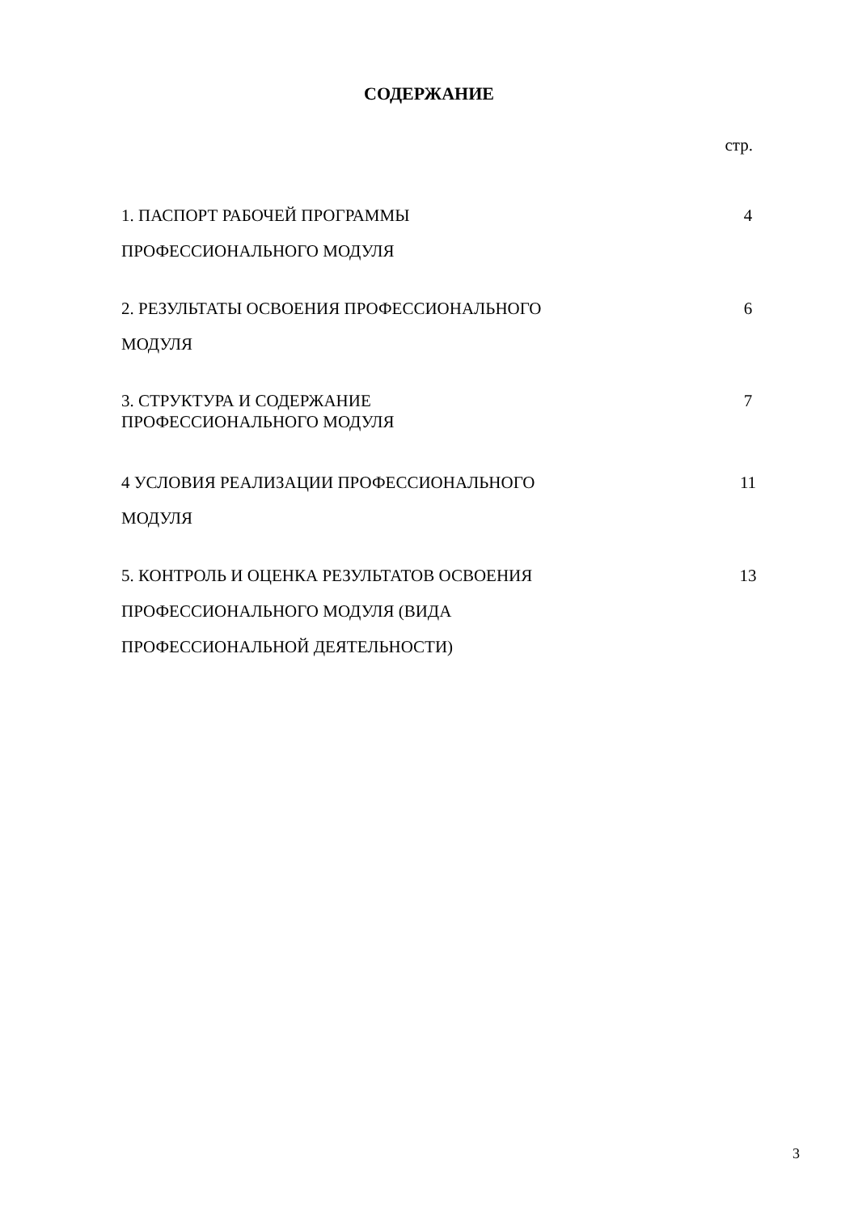СОДЕРЖАНИЕ
стр.
| 1. ПАСПОРТ РАБОЧЕЙ ПРОГРАММЫ ПРОФЕССИОНАЛЬНОГО МОДУЛЯ | 4 |
| 2. РЕЗУЛЬТАТЫ ОСВОЕНИЯ ПРОФЕССИОНАЛЬНОГО МОДУЛЯ | 6 |
| 3. СТРУКТУРА И СОДЕРЖАНИЕ ПРОФЕССИОНАЛЬНОГО МОДУЛЯ | 7 |
| 4 УСЛОВИЯ РЕАЛИЗАЦИИ ПРОФЕССИОНАЛЬНОГО МОДУЛЯ | 11 |
| 5. КОНТРОЛЬ И ОЦЕНКА РЕЗУЛЬТАТОВ ОСВОЕНИЯ ПРОФЕССИОНАЛЬНОГО МОДУЛЯ (ВИДА ПРОФЕССИОНАЛЬНОЙ ДЕЯТЕЛЬНОСТИ) | 13 |
3